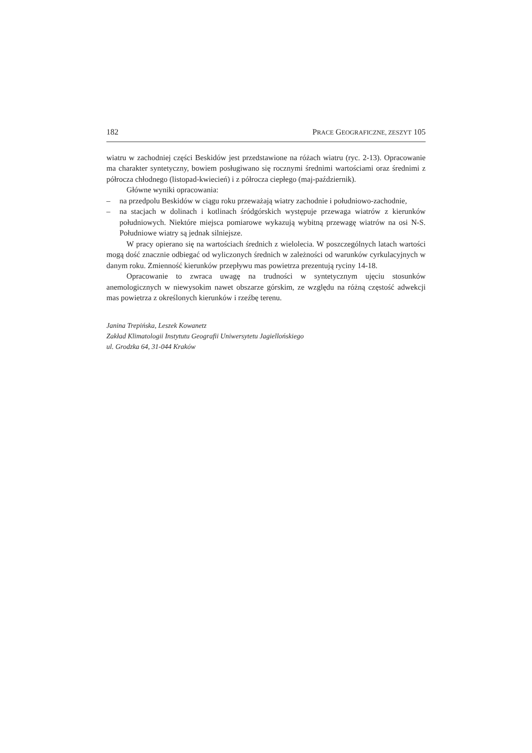182 PRACE GEOGRAFICZNE, ZESZYT 105
wiatru w zachodniej części Beskidów jest przedstawione na różach wiatru (ryc. 2-13). Opracowanie ma charakter syntetyczny, bowiem posługiwano się rocznymi średnimi wartościami oraz średnimi z półrocza chłodnego (listopad-kwiecień) i z półrocza ciepłego (maj-październik).
Główne wyniki opracowania:
– na przedpolu Beskidów w ciągu roku przeważają wiatry zachodnie i południowo-zachodnie,
– na stacjach w dolinach i kotlinach śródgórskich występuje przewaga wiatrów z kierunków południowych. Niektóre miejsca pomiarowe wykazują wybitną przewagę wiatrów na osi N-S. Południowe wiatry są jednak silniejsze.
W pracy opierano się na wartościach średnich z wielolecia. W poszczególnych latach wartości mogą dość znacznie odbiegać od wyliczonych średnich w zależności od warunków cyrkulacyjnych w danym roku. Zmienność kierunków przepływu mas powietrza prezentują ryciny 14-18.
Opracowanie to zwraca uwagę na trudności w syntetycznym ujęciu stosunków anemologicznych w niewysokim nawet obszarze górskim, ze względu na różną częstość adwekcji mas powietrza z określonych kierunków i rzeźbę terenu.
Janina Trepińska, Leszek Kowanetz
Zakład Klimatologii Instytutu Geografii Uniwersytetu Jagiellońskiego
ul. Grodzka 64, 31-044 Kraków